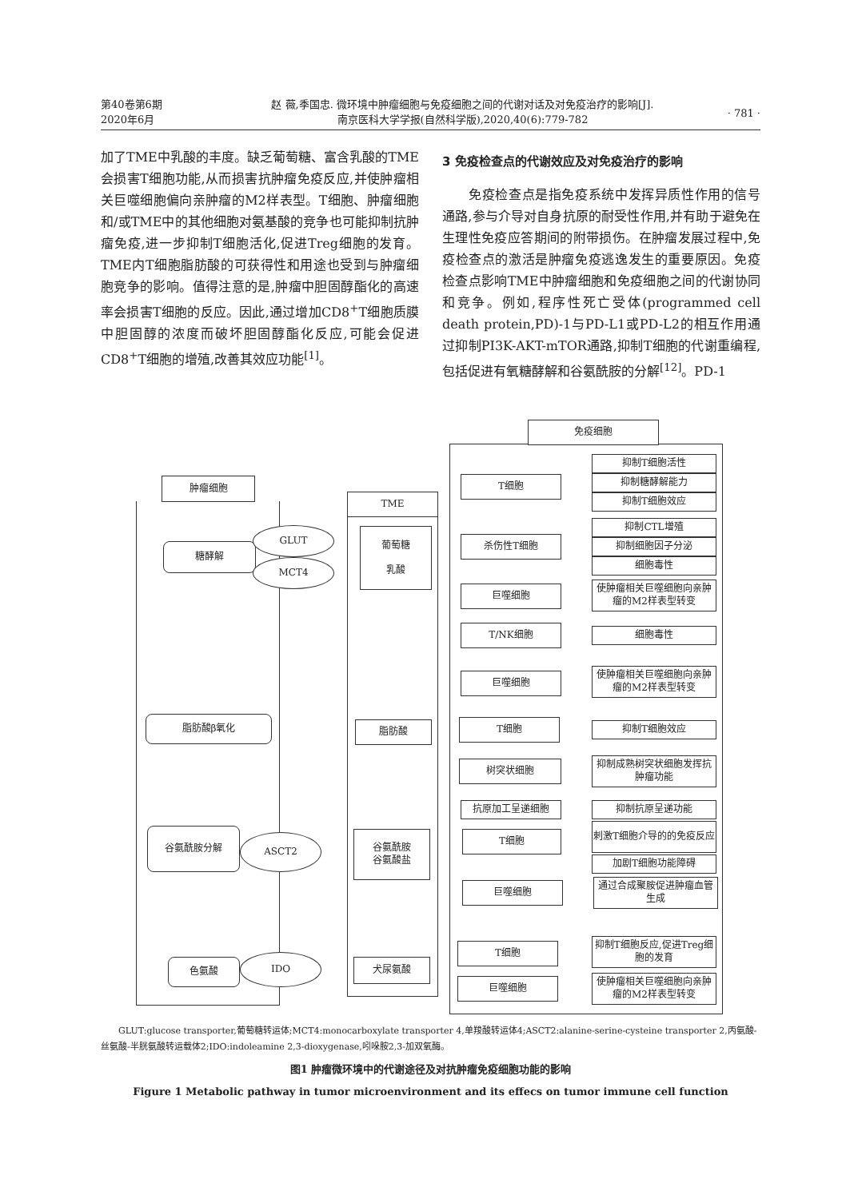第40卷第6期
2020年6月
赵 薇,季国忠. 微环境中肿瘤细胞与免疫细胞之间的代谢对话及对免疫治疗的影响[J].
南京医科大学学报(自然科学版),2020,40(6):779-782
· 781 ·
加了TME中乳酸的丰度。缺乏葡萄糖、富含乳酸的TME会损害T细胞功能,从而损害抗肿瘤免疫反应,并使肿瘤相关巨噬细胞偏向亲肿瘤的M2样表型。T细胞、肿瘤细胞和/或TME中的其他细胞对氨基酸的竞争也可能抑制抗肿瘤免疫,进一步抑制T细胞活化,促进Treg细胞的发育。TME内T细胞脂肪酸的可获得性和用途也受到与肿瘤细胞竞争的影响。值得注意的是,肿瘤中胆固醇酯化的高速率会损害T细胞的反应。因此,通过增加CD8<sup>+</sup>T细胞质膜中胆固醇的浓度而破坏胆固醇酯化反应,可能会促进CD8<sup>+</sup>T细胞的增殖,改善其效应功能<sup>[1]</sup>。
3 免疫检查点的代谢效应及对免疫治疗的影响
　　免疫检查点是指免疫系统中发挥异质性作用的信号通路,参与介导对自身抗原的耐受性作用,并有助于避免在生理性免疫应答期间的附带损伤。在肿瘤发展过程中,免疫检查点的激活是肿瘤免疫逃逸发生的重要原因。免疫检查点影响TME中肿瘤细胞和免疫细胞之间的代谢协同和竞争。例如,程序性死亡受体(programmed cell death protein,PD)-1与PD-L1或PD-L2的相互作用通过抑制PI3K-AKT-mTOR通路,抑制T细胞的代谢重编程,包括促进有氧糖酵解和谷氨酰胺的分解<sup>[12]</sup>。PD-1
肿瘤细胞
TME
免疫细胞
糖酵解
GLUT
MCT4
葡萄糖
乳酸
脂肪酸β氧化 脂肪酸
谷氨酰胺分解
ASCT2
谷氨酰胺
谷氨酸盐
色氨酸 IDO 犬尿氨酸
T细胞
抑制T细胞活性
抑制糖酵解能力
抑制T细胞效应
杀伤性T细胞
抑制CTL增殖
抑制细胞因子分泌
细胞毒性
巨噬细胞
使肿瘤相关巨噬细胞向亲肿瘤的M2样表型转变
T/NK细胞 细胞毒性
巨噬细胞
使肿瘤相关巨噬细胞向亲肿瘤的M2样表型转变
T细胞 抑制T细胞效应
树突状细胞
抑制成熟树突状细胞发挥抗肿瘤功能
抗原加工呈递细胞 抑制抗原呈递功能
T细胞
刺激T细胞介导的的免疫反应
加剧T细胞功能障碍
巨噬细胞
通过合成聚胺促进肿瘤血管生成
T细胞
抑制T细胞反应,促进Treg细胞的发育
巨噬细胞
使肿瘤相关巨噬细胞向亲肿瘤的M2样表型转变
　　GLUT:glucose transporter,葡萄糖转运体;MCT4:monocarboxylate transporter 4,单羧酸转运体4;ASCT2:alanine-serine-cysteine transporter 2,丙氨酸-丝氨酸-半胱氨酸转运载体2;IDO:indoleamine 2,3-dioxygenase,吲哚胺2,3-加双氧酶。
图1 肿瘤微环境中的代谢途径及对抗肿瘤免疫细胞功能的影响
Figure 1 Metabolic pathway in tumor microenvironment and its effecs on tumor immune cell function